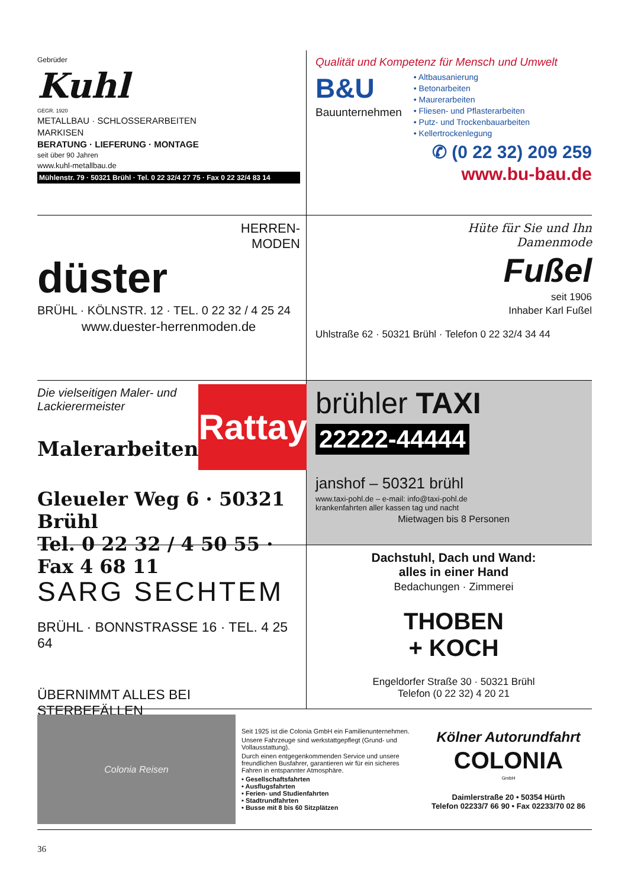Gebrüder
Kuhl
GEGR. 1920
METALLBAU · SCHLOSSERARBEITEN
MARKISEN
BERATUNG · LIEFERUNG · MONTAGE
seit über 90 Jahren
www.kuhl-metallbau.de
Mühlenstr. 79 · 50321 Brühl · Tel. 0 22 32/4 27 75 · Fax 0 22 32/4 83 14
Qualität und Kompetenz für Mensch und Umwelt
B&U
Bauunternehmen
• Altbausanierung
• Betonarbeiten
• Maurerarbeiten
• Fliesen- und Pflasterarbeiten
• Putz- und Trockenbauarbeiten
• Kellertrockenlegung
✆ (0 22 32) 209 259
www.bu-bau.de
HERREN-
MODEN
düster
BRÜHL · KÖLNSTR. 12 · TEL. 0 22 32 / 4 25 24
www.duester-herrenmoden.de
Hüte für Sie und Ihn
Damenmode
Fußel
seit 1906
Inhaber Karl Fußel
Uhlstraße 62 · 50321 Brühl · Telefon 0 22 32/4 34 44
Die vielseitigen Maler- und Lackierermeister
Malerarbeiten
Rattay
Gleueler Weg 6 · 50321 Brühl
Tel. 0 22 32 / 4 50 55 · Fax 4 68 11
brühler TAXI
22222-44444
janshof – 50321 brühl
www.taxi-pohl.de – e-mail: info@taxi-pohl.de
krankenfahrten aller kassen tag und nacht
Mietwagen bis 8 Personen
SARG SECHTEM
BRÜHL · BONNSTRASSE 16 · TEL. 4 25 64
ÜBERNIMMT ALLES BEI STERBEFÄLLEN
Dachstuhl, Dach und Wand:
alles in einer Hand
Bedachungen · Zimmerei
THOBEN
+ KOCH
Engeldorfer Straße 30 · 50321 Brühl
Telefon (0 22 32) 4 20 21
Colonia Reisen
Seit 1925 ist die Colonia GmbH ein Familienunternehmen.
Unsere Fahrzeuge sind werkstattgepflegt (Grund- und Vollausstattung).
Durch einen entgegenkommenden Service und unsere freundlichen Busfahrer, garantieren wir für ein sicheres Fahren in entspannter Atmosphäre.
• Gesellschaftsfahrten
• Ausflugsfahrten
• Ferien- und Studienfahrten
• Stadtrundfahrten
• Busse mit 8 bis 60 Sitzplätzen
Kölner Autorundfahrt
COLONIA
GmbH
Daimlerstraße 20 • 50354 Hürth
Telefon 02233/7 66 90 • Fax 02233/70 02 86
36